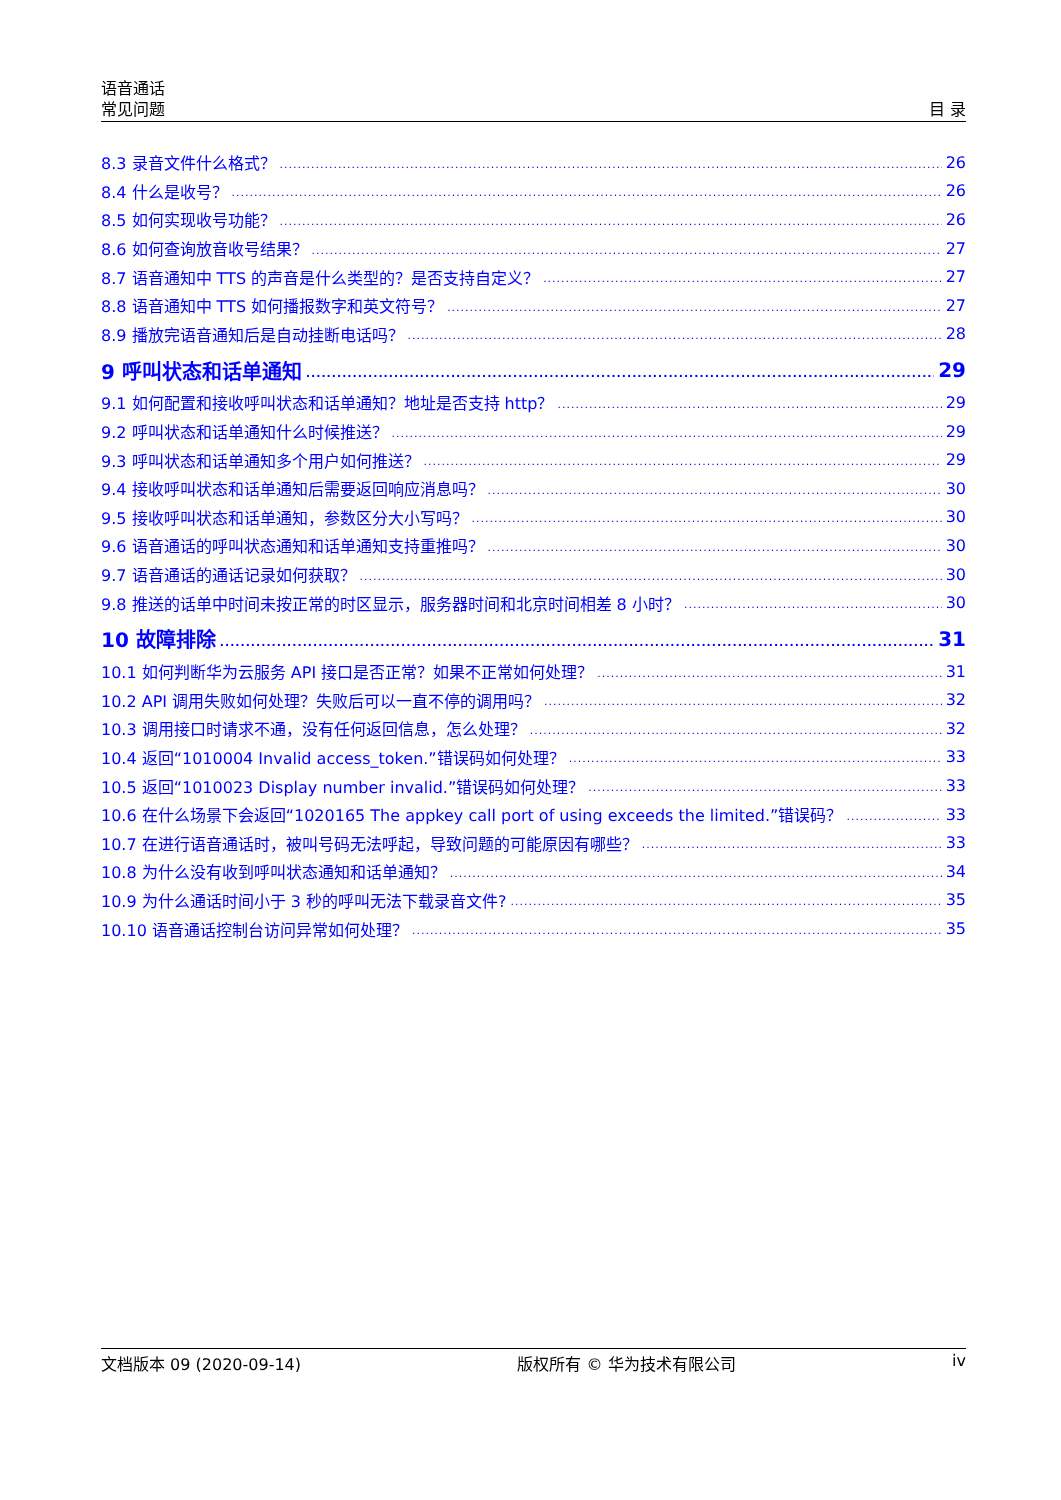语音通话
常见问题
目 录
8.3 录音文件什么格式？ 26
8.4 什么是收号？ 26
8.5 如何实现收号功能？ 26
8.6 如何查询放音收号结果？ 27
8.7 语音通知中 TTS 的声音是什么类型的？是否支持自定义？ 27
8.8 语音通知中 TTS 如何播报数字和英文符号？ 27
8.9 播放完语音通知后是自动挂断电话吗？ 28
9 呼叫状态和话单通知 29
9.1 如何配置和接收呼叫状态和话单通知？地址是否支持 http？ 29
9.2 呼叫状态和话单通知什么时候推送？ 29
9.3 呼叫状态和话单通知多个用户如何推送？ 29
9.4 接收呼叫状态和话单通知后需要返回响应消息吗？ 30
9.5 接收呼叫状态和话单通知，参数区分大小写吗？ 30
9.6 语音通话的呼叫状态通知和话单通知支持重推吗？ 30
9.7 语音通话的通话记录如何获取？ 30
9.8 推送的话单中时间未按正常的时区显示，服务器时间和北京时间相差 8 小时？ 30
10 故障排除 31
10.1 如何判断华为云服务 API 接口是否正常？如果不正常如何处理？ 31
10.2 API 调用失败如何处理？失败后可以一直不停的调用吗？ 32
10.3 调用接口时请求不通，没有任何返回信息，怎么处理？ 32
10.4 返回“1010004 Invalid access_token.”错误码如何处理？ 33
10.5 返回“1010023 Display number invalid.”错误码如何处理？ 33
10.6 在什么场景下会返回“1020165 The appkey call port of using exceeds the limited.”错误码？ 33
10.7 在进行语音通话时，被叫号码无法呼起，导致问题的可能原因有哪些？ 33
10.8 为什么没有收到呼叫状态通知和话单通知？ 34
10.9 为什么通话时间小于 3 秒的呼叫无法下载录音文件? 35
10.10 语音通话控制台访问异常如何处理？ 35
文档版本 09 (2020-09-14) 版权所有 © 华为技术有限公司 iv